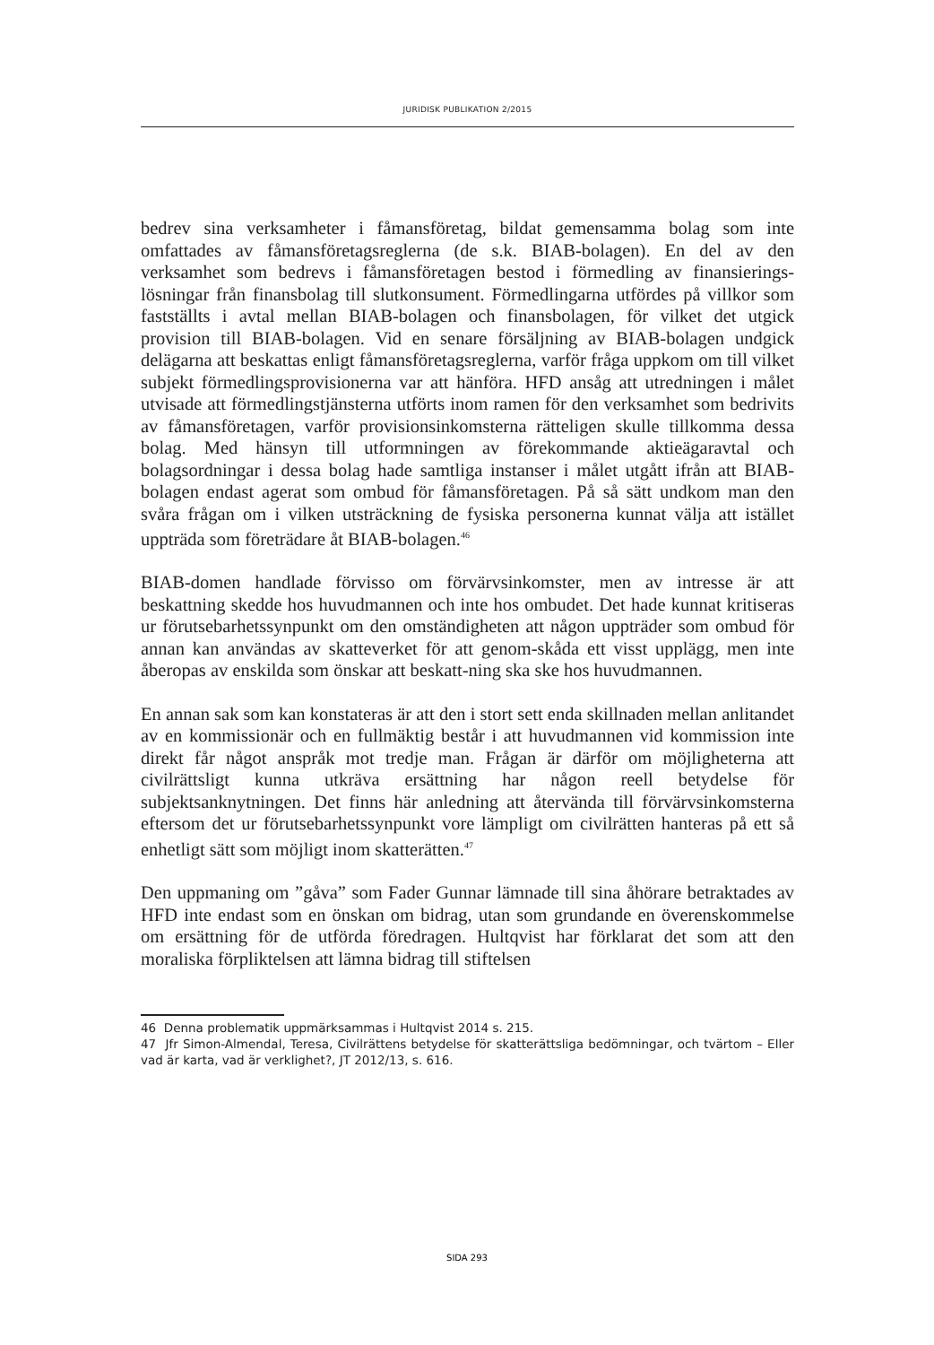JURIDISK PUBLIKATION 2/2015
bedrev sina verksamheter i fåmansföretag, bildat gemensamma bolag som inte omfattades av fåmansföretagsreglerna (de s.k. BIAB-bolagen). En del av den verksamhet som bedrevs i fåmansföretagen bestod i förmedling av finansierings-lösningar från finansbolag till slutkonsument. Förmedlingarna utfördes på villkor som fastställts i avtal mellan BIAB-bolagen och finansbolagen, för vilket det utgick provision till BIAB-bolagen. Vid en senare försäljning av BIAB-bolagen undgick delägarna att beskattas enligt fåmansföretagsreglerna, varför fråga uppkom om till vilket subjekt förmedlingsprovisionerna var att hänföra. HFD ansåg att utredningen i målet utvisade att förmedlingstjänsterna utförts inom ramen för den verksamhet som bedrivits av fåmansföretagen, varför provisionsinkomsterna rätteligen skulle tillkomma dessa bolag. Med hänsyn till utformningen av förekommande aktieägaravtal och bolagsordningar i dessa bolag hade samtliga instanser i målet utgått ifrån att BIAB-bolagen endast agerat som ombud för fåmansföretagen. På så sätt undkom man den svåra frågan om i vilken utsträckning de fysiska personerna kunnat välja att istället uppträda som företrädare åt BIAB-bolagen.<sup>46</sup>
BIAB-domen handlade förvisso om förvärvsinkomster, men av intresse är att beskattning skedde hos huvudmannen och inte hos ombudet. Det hade kunnat kritiseras ur förutsebarhetssynpunkt om den omständigheten att någon uppträder som ombud för annan kan användas av skatteverket för att genom-skåda ett visst upplägg, men inte åberopas av enskilda som önskar att beskatt-ning ska ske hos huvudmannen.
En annan sak som kan konstateras är att den i stort sett enda skillnaden mellan anlitandet av en kommissionär och en fullmäktig består i att huvudmannen vid kommission inte direkt får något anspråk mot tredje man. Frågan är därför om möjligheterna att civilrättsligt kunna utkräva ersättning har någon reell betydelse för subjektsanknytningen. Det finns här anledning att återvända till förvärvsinkomsterna eftersom det ur förutsebarhetssynpunkt vore lämpligt om civilrätten hanteras på ett så enhetligt sätt som möjligt inom skatterätten.<sup>47</sup>
Den uppmaning om ”gåva” som Fader Gunnar lämnade till sina åhörare betraktades av HFD inte endast som en önskan om bidrag, utan som grundande en överenskommelse om ersättning för de utförda föredragen. Hultqvist har förklarat det som att den moraliska förpliktelsen att lämna bidrag till stiftelsen
46 Denna problematik uppmärksammas i Hultqvist 2014 s. 215.
47 Jfr Simon-Almendal, Teresa, Civilrättens betydelse för skatterättsliga bedömningar, och tvärtom – Eller vad är karta, vad är verklighet?, JT 2012/13, s. 616.
SIDA 293